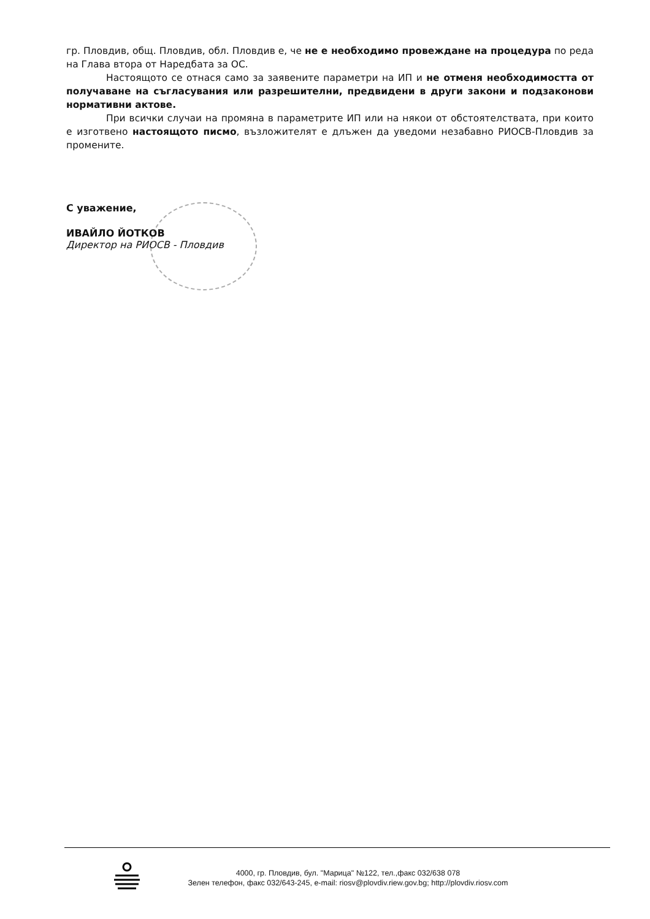гр. Пловдив, общ. Пловдив, обл. Пловдив е, че не е необходимо провеждане на процедура по реда на Глава втора от Наредбата за ОС.
Настоящото се отнася само за заявените параметри на ИП и не отменя необходимостта от получаване на съгласувания или разрешителни, предвидени в други закони и подзаконови нормативни актове.
При всички случаи на промяна в параметрите ИП или на някои от обстоятелствата, при които е изготвено настоящото писмо, възложителят е длъжен да уведоми незабавно РИОСВ-Пловдив за промените.
С уважение,
ИВАЙЛО ЙОТКОВ
Директор на РИОСВ - Пловдив
4000, гр. Пловдив, бул. "Марица" №122, тел.,факс 032/638 078
Зелен телефон, факс 032/643-245, e-mail: riosv@plovdiv.riew.gov.bg; http://plovdiv.riosv.com